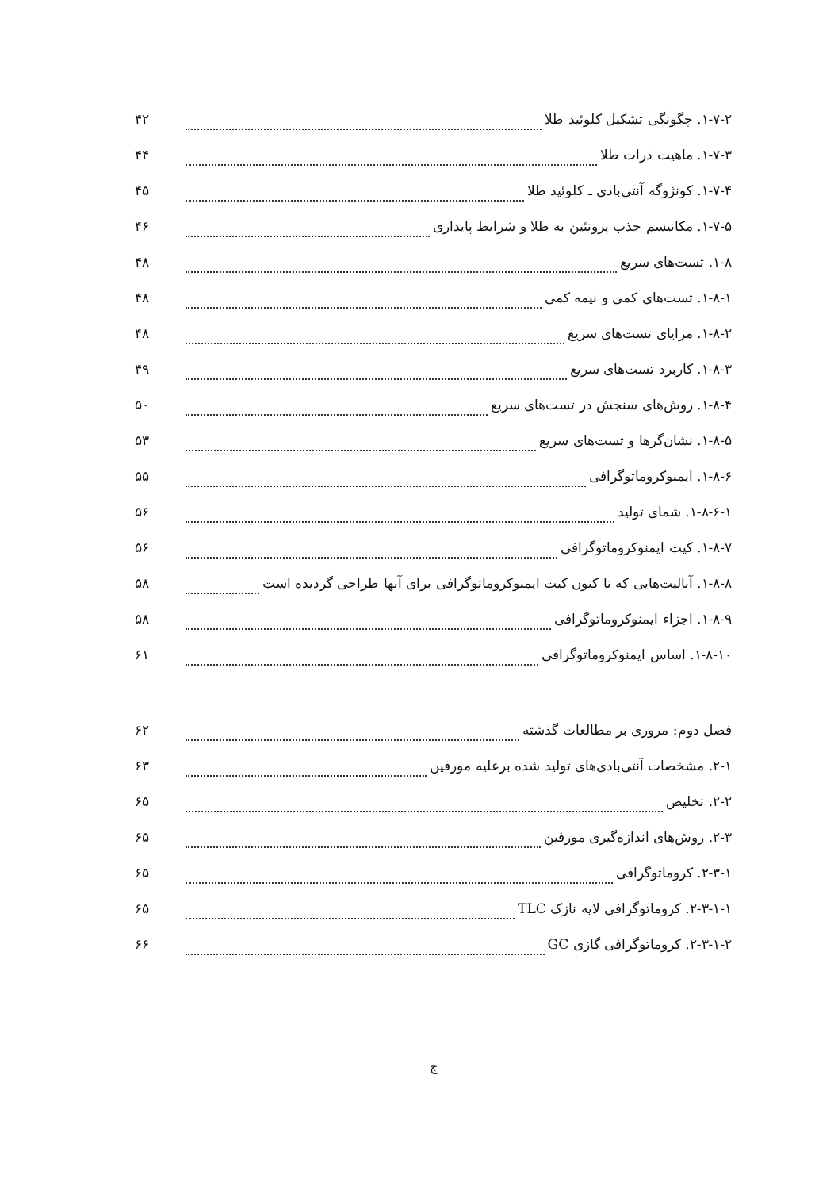۱-۷-۲. چگونگی تشکیل کلوئید طلا ۴۲
۱-۷-۳. ماهیت ذرات طلا ۴۴
۱-۷-۴. کونژوگه آنتی‌بادی ـ کلوئید طلا ۴۵
۱-۷-۵. مکانیسم جذب پروتئین به طلا و شرایط پایداری ۴۶
۱-۸. تست‌های سریع ۴۸
۱-۸-۱. تست‌های کمی و نیمه کمی ۴۸
۱-۸-۲. مزایای تست‌های سریع ۴۸
۱-۸-۳. کاربرد تست‌های سریع ۴۹
۱-۸-۴. روش‌های سنجش در تست‌های سریع ۵۰
۱-۸-۵. نشان‌گرها و تست‌های سریع ۵۳
۱-۸-۶. ایمنوکروماتوگرافی ۵۵
۱-۸-۶-۱. شمای تولید ۵۶
۱-۸-۷. کیت ایمنوکروماتوگرافی ۵۶
۱-۸-۸. آنالیت‌هایی که تا کنون کیت ایمنوکروماتوگرافی برای آنها طراحی گردیده است ۵۸
۱-۸-۹. اجزاء ایمنوکروماتوگرافی ۵۸
۱-۸-۱۰. اساس ایمنوکروماتوگرافی ۶۱
فصل دوم: مروری بر مطالعات گذشته ۶۲
۲-۱. مشخصات آنتی‌بادی‌های تولید شده برعلیه مورفین ۶۳
۲-۲. تخلیص ۶۵
۲-۳. روش‌های اندازه‌گیری مورفین ۶۵
۲-۳-۱. کروماتوگرافی ۶۵
۲-۳-۱-۱. کروماتوگرافی لایه نازک TLC ۶۵
۲-۳-۱-۲. کروماتوگرافی گازی GC ۶۶
ج